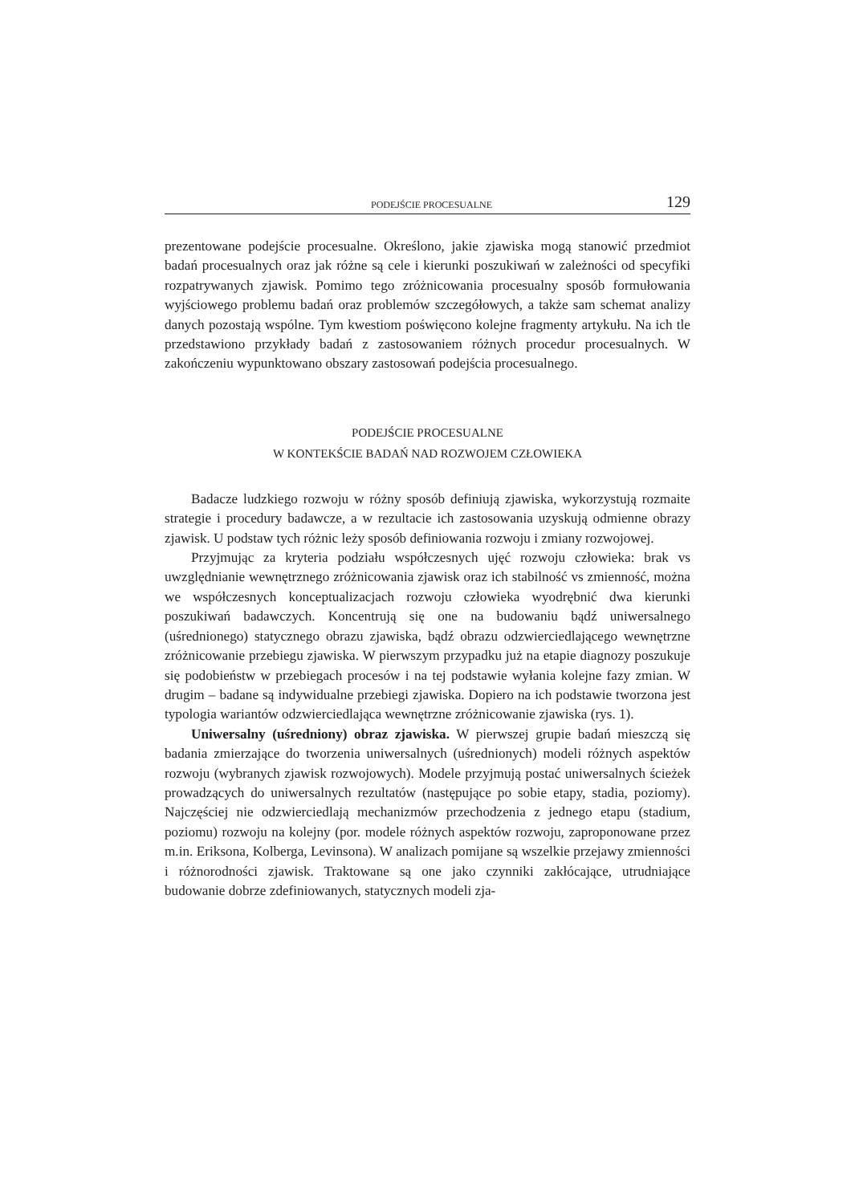PODEJŚCIE PROCESUALNE 129
prezentowane podejście procesualne. Określono, jakie zjawiska mogą stanowić przedmiot badań procesualnych oraz jak różne są cele i kierunki poszukiwań w zależności od specyfiki rozpatrywanych zjawisk. Pomimo tego zróżnicowania procesualny sposób formułowania wyjściowego problemu badań oraz problemów szczegółowych, a także sam schemat analizy danych pozostają wspólne. Tym kwestiom poświęcono kolejne fragmenty artykułu. Na ich tle przedstawiono przykłady badań z zastosowaniem różnych procedur procesualnych. W zakończeniu wypunktowano obszary zastosowań podejścia procesualnego.
PODEJŚCIE PROCESUALNE
W KONTEKŚCIE BADAŃ NAD ROZWOJEM CZŁOWIEKA
Badacze ludzkiego rozwoju w różny sposób definiują zjawiska, wykorzystują rozmaite strategie i procedury badawcze, a w rezultacie ich zastosowania uzyskują odmienne obrazy zjawisk. U podstaw tych różnic leży sposób definiowania rozwoju i zmiany rozwojowej.
Przyjmując za kryteria podziału współczesnych ujęć rozwoju człowieka: brak vs uwzględnianie wewnętrznego zróżnicowania zjawisk oraz ich stabilność vs zmienność, można we współczesnych konceptualizacjach rozwoju człowieka wyodrębnić dwa kierunki poszukiwań badawczych. Koncentrują się one na budowaniu bądź uniwersalnego (uśrednionego) statycznego obrazu zjawiska, bądź obrazu odzwierciedlającego wewnętrzne zróżnicowanie przebiegu zjawiska. W pierwszym przypadku już na etapie diagnozy poszukuje się podobieństw w przebiegach procesów i na tej podstawie wyłania kolejne fazy zmian. W drugim – badane są indywidualne przebiegi zjawiska. Dopiero na ich podstawie tworzona jest typologia wariantów odzwierciedlająca wewnętrzne zróżnicowanie zjawiska (rys. 1).
Uniwersalny (uśredniony) obraz zjawiska. W pierwszej grupie badań mieszczą się badania zmierzające do tworzenia uniwersalnych (uśrednionych) modeli różnych aspektów rozwoju (wybranych zjawisk rozwojowych). Modele przyjmują postać uniwersalnych ścieżek prowadzących do uniwersalnych rezultatów (następujące po sobie etapy, stadia, poziomy). Najczęściej nie odzwierciedlają mechanizmów przechodzenia z jednego etapu (stadium, poziomu) rozwoju na kolejny (por. modele różnych aspektów rozwoju, zaproponowane przez m.in. Eriksona, Kolberga, Levinsona). W analizach pomijane są wszelkie przejawy zmienności i różnorodności zjawisk. Traktowane są one jako czynniki zakłócające, utrudniające budowanie dobrze zdefiniowanych, statycznych modeli zja-